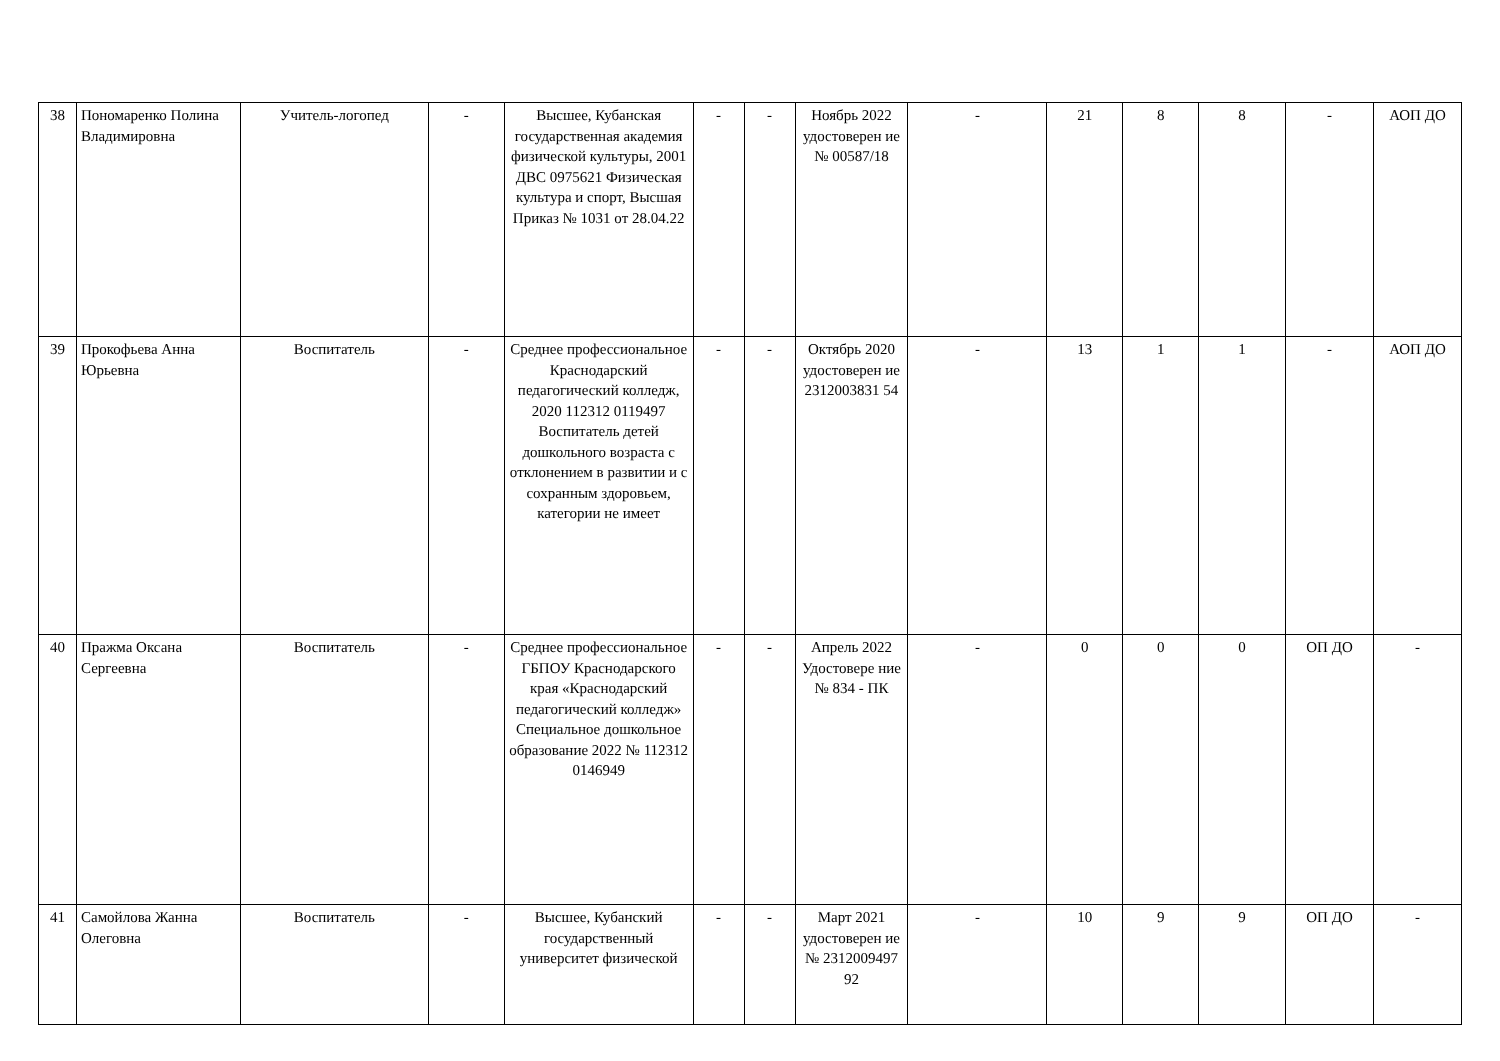| 38 | Пономаренко Полина Владимировна | Учитель-логопед | - | Высшее, Кубанская государственная академия физической культуры, 2001 ДВС 0975621 Физическая культура и спорт, Высшая Приказ № 1031 от 28.04.22 | - | - | Ноябрь 2022 удостоверен ие № 00587/18 | - | 21 | 8 | 8 | - | АОП ДО |
| 39 | Прокофьева Анна Юрьевна | Воспитатель | - | Среднее профессиональное Краснодарский педагогический колледж, 2020 112312 0119497 Воспитатель детей дошкольного возраста с отклонением в развитии и с сохранным здоровьем, категории не имеет | - | - | Октябрь 2020 удостоверен ие 2312003831 54 | - | 13 | 1 | 1 | - | АОП ДО |
| 40 | Пражма Оксана Сергеевна | Воспитатель | - | Среднее профессиональное ГБПОУ Краснодарского края «Краснодарский педагогический колледж» Специальное дошкольное образование 2022 № 112312 0146949 | - | - | Апрель 2022 Удостовере ние № 834 - ПК | - | 0 | 0 | 0 | ОП ДО | - |
| 41 | Самойлова Жанна Олеговна | Воспитатель | - | Высшее, Кубанский государственный университет физической | - | - | Март 2021 удостоверен ие № 2312009497 92 | - | 10 | 9 | 9 | ОП ДО | - |